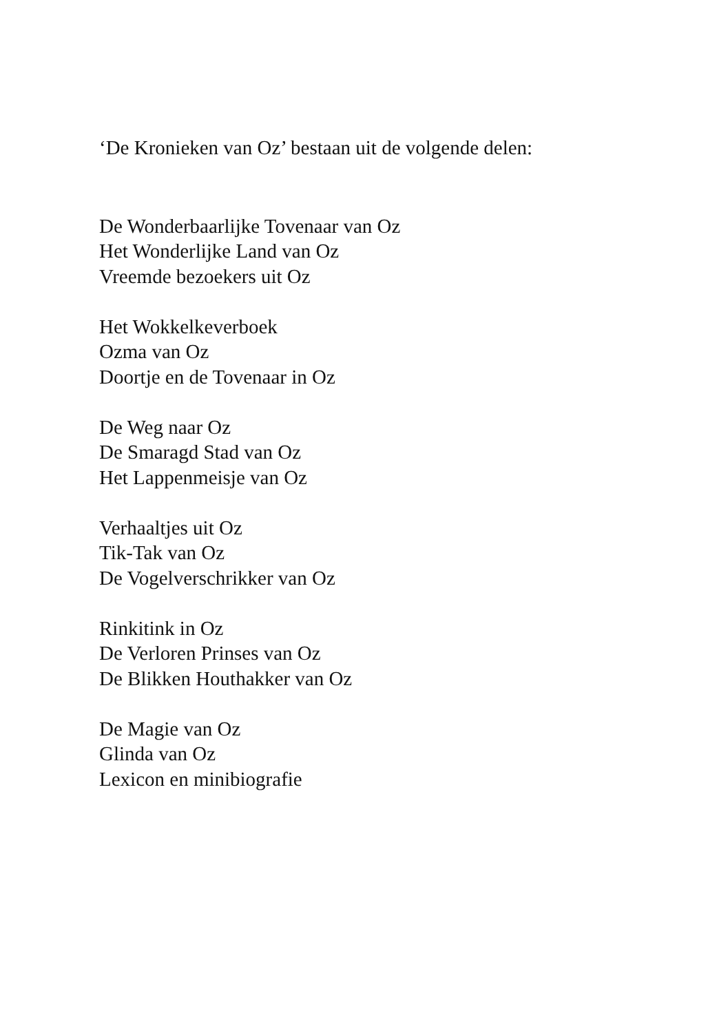‘De Kronieken van Oz’ bestaan uit de volgende delen:
De Wonderbaarlijke Tovenaar van Oz
Het Wonderlijke Land van Oz
Vreemde bezoekers uit Oz
Het Wokkelkeverboek
Ozma van Oz
Doortje en de Tovenaar in Oz
De Weg naar Oz
De Smaragd Stad van Oz
Het Lappenmeisje van Oz
Verhaaltjes uit Oz
Tik-Tak van Oz
De Vogelverschrikker van Oz
Rinkitink in Oz
De Verloren Prinses van Oz
De Blikken Houthakker van Oz
De Magie van Oz
Glinda van Oz
Lexicon en minibiografie